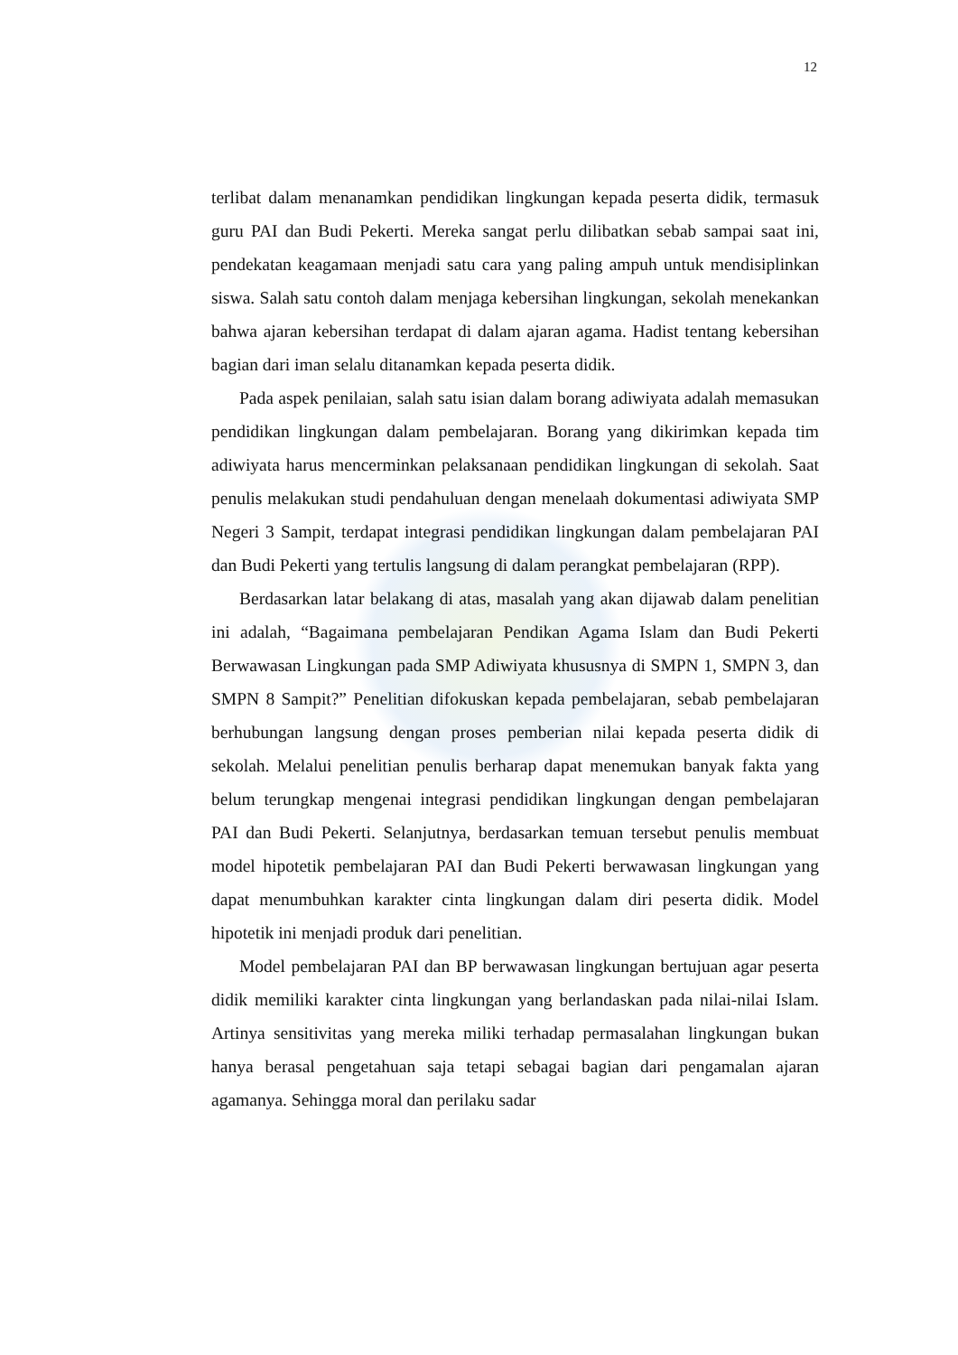12
terlibat dalam menanamkan pendidikan lingkungan kepada peserta didik, termasuk guru PAI dan Budi Pekerti. Mereka sangat perlu dilibatkan sebab sampai saat ini, pendekatan keagamaan menjadi satu cara yang paling ampuh untuk mendisiplinkan siswa. Salah satu contoh dalam menjaga kebersihan lingkungan, sekolah menekankan bahwa ajaran kebersihan terdapat di dalam ajaran agama. Hadist tentang kebersihan bagian dari iman selalu ditanamkan kepada peserta didik.
Pada aspek penilaian, salah satu isian dalam borang adiwiyata adalah memasukan pendidikan lingkungan dalam pembelajaran. Borang yang dikirimkan kepada tim adiwiyata harus mencerminkan pelaksanaan pendidikan lingkungan di sekolah. Saat penulis melakukan studi pendahuluan dengan menelaah dokumentasi adiwiyata SMP Negeri 3 Sampit, terdapat integrasi pendidikan lingkungan dalam pembelajaran PAI dan Budi Pekerti yang tertulis langsung di dalam perangkat pembelajaran (RPP).
Berdasarkan latar belakang di atas, masalah yang akan dijawab dalam penelitian ini adalah, “Bagaimana pembelajaran Pendikan Agama Islam dan Budi Pekerti Berwawasan Lingkungan pada SMP Adiwiyata khususnya di SMPN 1, SMPN 3, dan SMPN 8 Sampit?” Penelitian difokuskan kepada pembelajaran, sebab pembelajaran berhubungan langsung dengan proses pemberian nilai kepada peserta didik di sekolah. Melalui penelitian penulis berharap dapat menemukan banyak fakta yang belum terungkap mengenai integrasi pendidikan lingkungan dengan pembelajaran PAI dan Budi Pekerti. Selanjutnya, berdasarkan temuan tersebut penulis membuat model hipotetik pembelajaran PAI dan Budi Pekerti berwawasan lingkungan yang dapat menumbuhkan karakter cinta lingkungan dalam diri peserta didik. Model hipotetik ini menjadi produk dari penelitian.
Model pembelajaran PAI dan BP berwawasan lingkungan bertujuan agar peserta didik memiliki karakter cinta lingkungan yang berlandaskan pada nilai-nilai Islam. Artinya sensitivitas yang mereka miliki terhadap permasalahan lingkungan bukan hanya berasal pengetahuan saja tetapi sebagai bagian dari pengamalan ajaran agamanya. Sehingga moral dan perilaku sadar